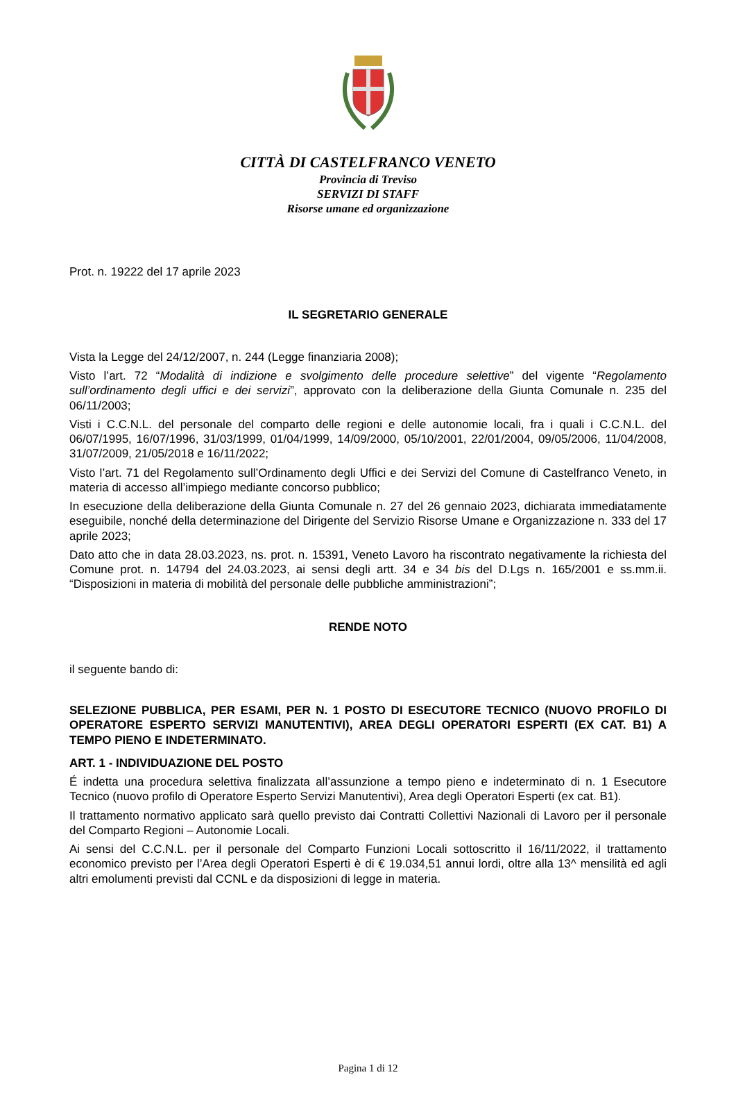CITTÀ DI CASTELFRANCO VENETO
Provincia di Treviso
SERVIZI DI STAFF
Risorse umane ed organizzazione
Prot. n. 19222 del 17 aprile 2023
IL SEGRETARIO GENERALE
Vista la Legge del 24/12/2007, n. 244 (Legge finanziaria 2008);
Visto l’art. 72 “Modalità di indizione e svolgimento delle procedure selettive” del vigente “Regolamento sull’ordinamento degli uffici e dei servizi”, approvato con la deliberazione della Giunta Comunale n. 235 del 06/11/2003;
Visti i C.C.N.L. del personale del comparto delle regioni e delle autonomie locali, fra i quali i C.C.N.L. del 06/07/1995, 16/07/1996, 31/03/1999, 01/04/1999, 14/09/2000, 05/10/2001, 22/01/2004, 09/05/2006, 11/04/2008, 31/07/2009, 21/05/2018 e 16/11/2022;
Visto l’art. 71 del Regolamento sull’Ordinamento degli Uffici e dei Servizi del Comune di Castelfranco Veneto, in materia di accesso all’impiego mediante concorso pubblico;
In esecuzione della deliberazione della Giunta Comunale n. 27 del 26 gennaio 2023, dichiarata immediatamente eseguibile, nonché della determinazione del Dirigente del Servizio Risorse Umane e Organizzazione n. 333 del 17 aprile 2023;
Dato atto che in data 28.03.2023, ns. prot. n. 15391, Veneto Lavoro ha riscontrato negativamente la richiesta del Comune prot. n. 14794 del 24.03.2023, ai sensi degli artt. 34 e 34 bis del D.Lgs n. 165/2001 e ss.mm.ii. “Disposizioni in materia di mobilità del personale delle pubbliche amministrazioni”;
RENDE NOTO
il seguente bando di:
SELEZIONE PUBBLICA, PER ESAMI, PER N. 1 POSTO DI ESECUTORE TECNICO (NUOVO PROFILO DI OPERATORE ESPERTO SERVIZI MANUTENTIVI), AREA DEGLI OPERATORI ESPERTI (EX CAT. B1) A TEMPO PIENO E INDETERMINATO.
ART. 1 - INDIVIDUAZIONE DEL POSTO
É indetta una procedura selettiva finalizzata all’assunzione a tempo pieno e indeterminato di n. 1 Esecutore Tecnico (nuovo profilo di Operatore Esperto Servizi Manutentivi), Area degli Operatori Esperti (ex cat. B1).
Il trattamento normativo applicato sarà quello previsto dai Contratti Collettivi Nazionali di Lavoro per il personale del Comparto Regioni – Autonomie Locali.
Ai sensi del C.C.N.L. per il personale del Comparto Funzioni Locali sottoscritto il 16/11/2022, il trattamento economico previsto per l’Area degli Operatori Esperti è di € 19.034,51 annui lordi, oltre alla 13^ mensilità ed agli altri emolumenti previsti dal CCNL e da disposizioni di legge in materia.
Pagina 1 di 12